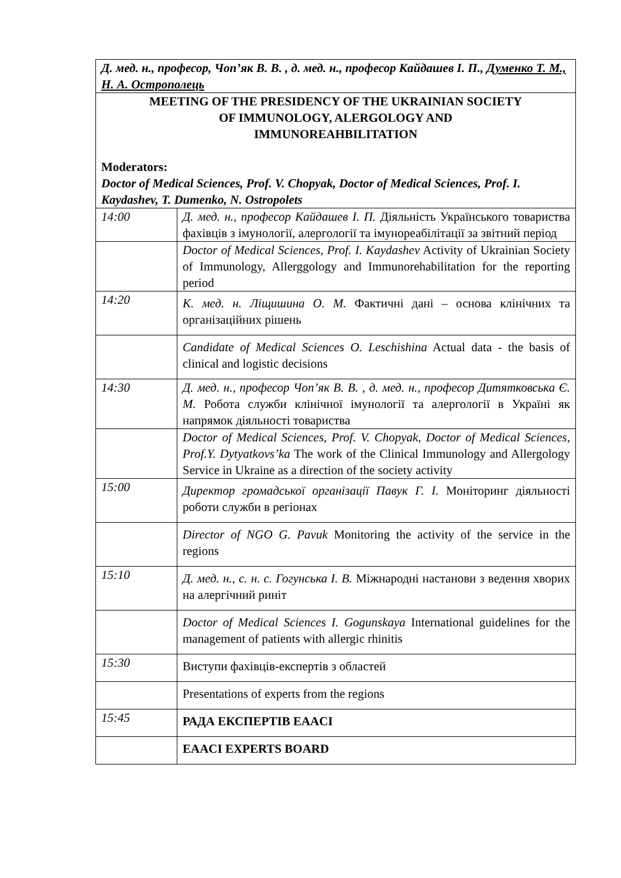| Д. мед. н., професор, Чоп’як В. В. , д. мед. н., професор Кайдашев І. П., Думенко Т. М., Н. А. Острополець | |
| MEETING OF THE PRESIDENCY OF THE UKRAINIAN SOCIETY OF IMMUNOLOGY, ALERGOLOGY AND IMMUNOREAHBILITATION Moderators: Doctor of Medical Sciences, Prof. V. Chopyak, Doctor of Medical Sciences, Prof. I. Kaydashev, T. Dumenko, N. Ostropolets | |
| 14:00 | Д. мед. н., професор Кайдашев І. П. Діяльність Українського товариства фахівців з імунології, алергології та імунореабілітації за звітний період |
| | Doctor of Medical Sciences, Prof. I. Kaydashev Activity of Ukrainian Society of Immunology, Allerggology and Immunorehabilitation for the reporting period |
| 14:20 | К. мед. н. Ліщишина О. М. Фактичні дані – основа клінічних та організаційних рішень |
| | Candidate of Medical Sciences O. Leschishina Actual data - the basis of clinical and logistic decisions |
| 14:30 | Д. мед. н., професор Чоп’як В. В. , д. мед. н., професор Дитятковська Є. М. Робота служби клінічної імунології та алергології в Україні як напрямок діяльності товариства |
| | Doctor of Medical Sciences, Prof. V. Chopyak, Doctor of Medical Sciences, Prof.Y. Dytyatkovs’ka The work of the Clinical Immunology and Allergology Service in Ukraine as a direction of the society activity |
| 15:00 | Директор громадської організації Павук Г. І. Моніторинг діяльності роботи служби в регіонах |
| | Director of NGO G. Pavuk Monitoring the activity of the service in the regions |
| 15:10 | Д. мед. н., с. н. с. Гогунська І. В. Міжнародні настанови з ведення хворих на алергічний риніт |
| | Doctor of Medical Sciences I. Gogunskaya International guidelines for the management of patients with allergic rhinitis |
| 15:30 | Виступи фахівців-експертів з областей |
| | Presentations of experts from the regions |
| 15:45 | РАДА ЕКСПЕРТІВ EAACI |
| | EAACI EXPERTS BOARD |